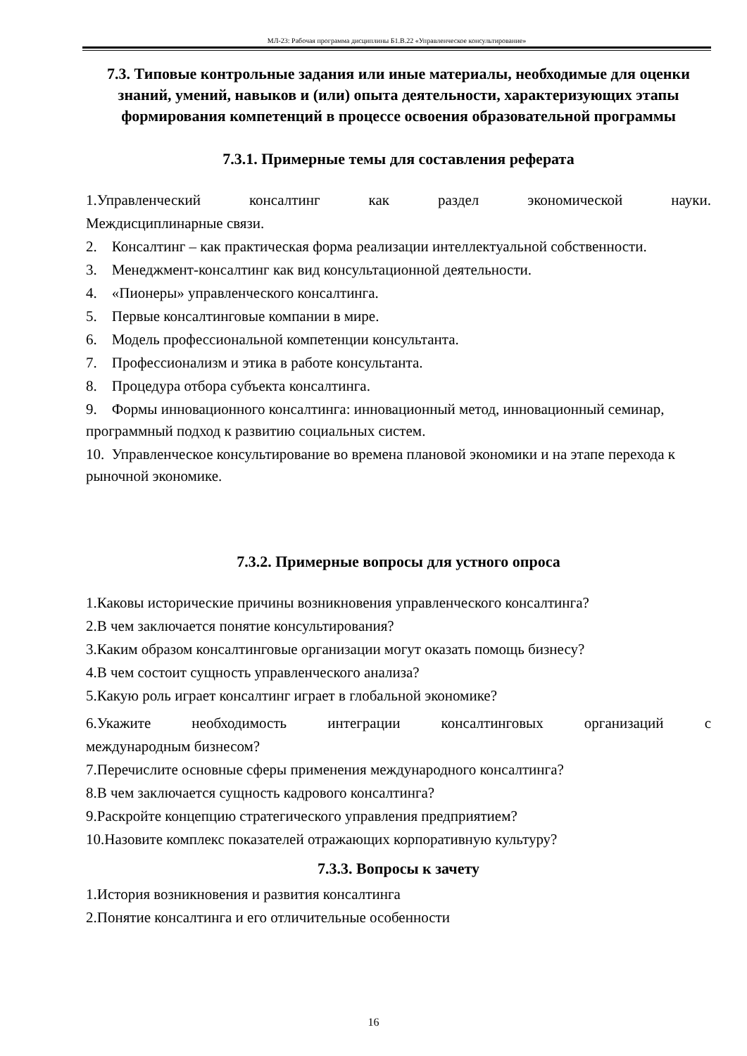МЛ-23: Рабочая программа дисциплины Б1.В.22 «Управленческое консультирование»
7.3. Типовые контрольные задания или иные материалы, необходимые для оценки знаний, умений, навыков и (или) опыта деятельности, характеризующих этапы формирования компетенций в процессе освоения образовательной программы
7.3.1. Примерные темы для составления реферата
1.Управленческий консалтинг как раздел экономической науки.
Междисциплинарные связи.
2. Консалтинг – как практическая форма реализации интеллектуальной собственности.
3. Менеджмент-консалтинг как вид консультационной деятельности.
4. «Пионеры» управленческого консалтинга.
5. Первые консалтинговые компании в мире.
6. Модель профессиональной компетенции консультанта.
7. Профессионализм и этика в работе консультанта.
8. Процедура отбора субъекта консалтинга.
9. Формы инновационного консалтинга: инновационный метод, инновационный семинар, программный подход к развитию социальных систем.
10. Управленческое консультирование во времена плановой экономики и на этапе перехода к рыночной экономике.
7.3.2. Примерные вопросы для устного опроса
1.Каковы исторические причины возникновения управленческого консалтинга?
2.В чем заключается понятие консультирования?
3.Каким образом консалтинговые организации могут оказать помощь бизнесу?
4.В чем состоит сущность управленческого анализа?
5.Какую роль играет консалтинг играет в глобальной экономике?
6.Укажите необходимость интеграции консалтинговых организаций с
международным бизнесом?
7.Перечислите основные сферы применения международного консалтинга?
8.В чем заключается сущность кадрового консалтинга?
9.Раскройте концепцию стратегического управления предприятием?
10.Назовите комплекс показателей отражающих корпоративную культуру?
7.3.3. Вопросы к зачету
1.История возникновения и развития консалтинга
2.Понятие консалтинга и его отличительные особенности
16